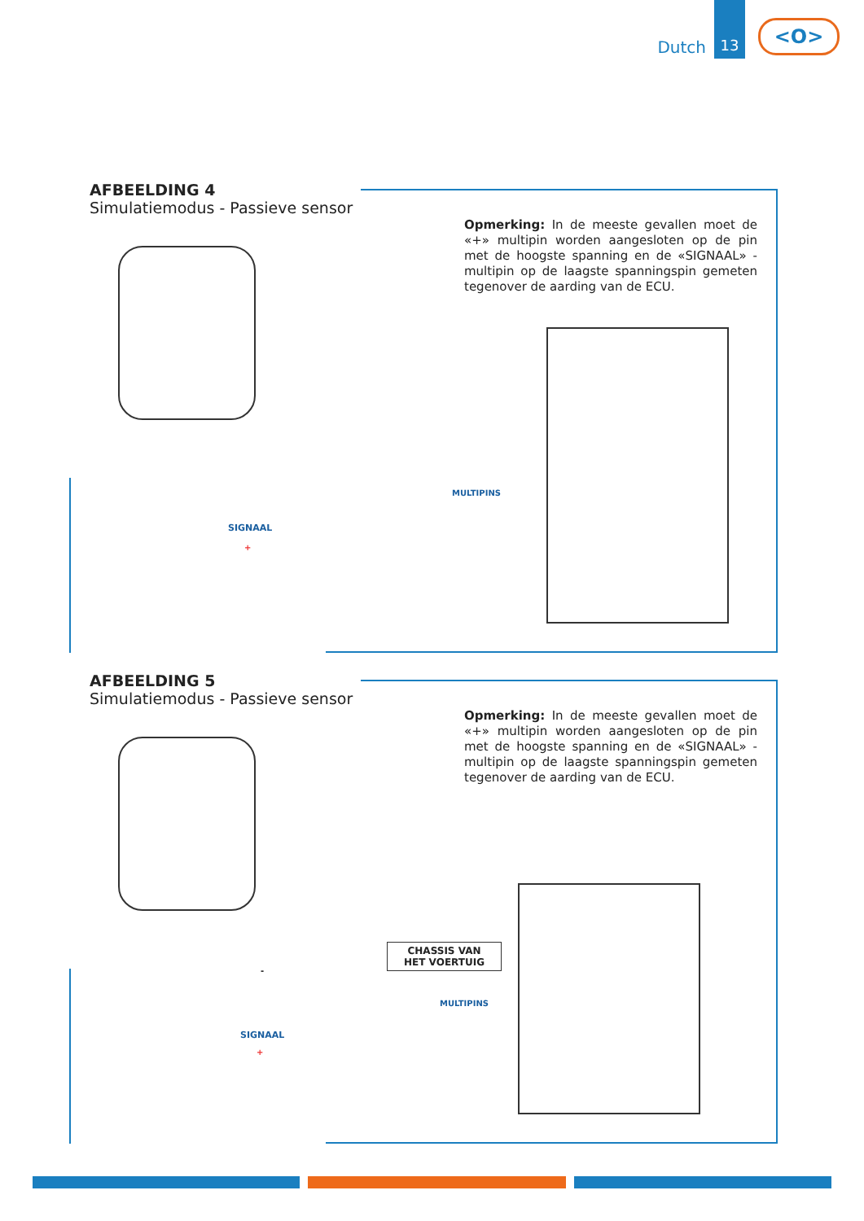Dutch
13
<O>
AFBEELDING 4
Simulatiemodus - Passieve sensor
Opmerking: In de meeste gevallen moet de «+» multipin worden aangesloten op de pin met de hoogste spanning en de «SIGNAAL» -multipin op de laagste spanningspin gemeten tegenover de aarding van de ECU.
MULTIPINS
SIGNAAL
+
AFBEELDING 5
Simulatiemodus - Passieve sensor
Opmerking: In de meeste gevallen moet de «+» multipin worden aangesloten op de pin met de hoogste spanning en de «SIGNAAL» -multipin op de laagste spanningspin gemeten tegenover de aarding van de ECU.
CHASSIS VAN
HET VOERTUIG
-
MULTIPINS
SIGNAAL
+